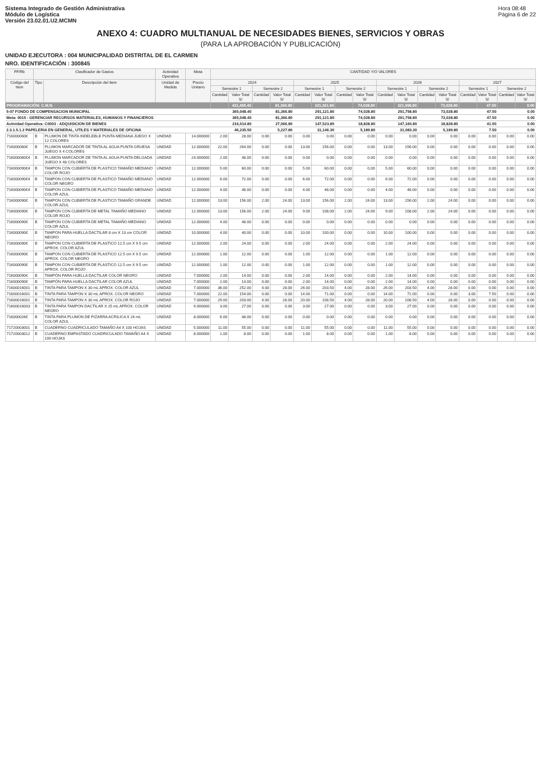Sistema Integrado de Gestión Administrativa
Módulo de Logística
Versión 23.02.01.U2.MCMN
Hora 08:48
Página 6 de 22
ANEXO 4: CUADRO MULTIANUAL DE NECESIDADES BIENES, SERVICIOS Y OBRAS
(PARA LA APROBACIÓN Y PUBLICACIÓN)
UNIDAD EJECUTORA : 004 MUNICIPALIDAD DISTRITAL DE EL CARMEN
NRO. IDENTIFICACIÓN : 300845
| FF/Rb | Clasificador de Gastos | | Actividad Operativa | Meta | CANTIDAD Y/O VALORES | | | | | | | | | | | | | | | |
| --- | --- | --- | --- | --- | --- | --- | --- | --- | --- | --- | --- | --- | --- | --- | --- | --- | --- | --- | --- | --- |
| Código del Item | Tipo | Descripción del Item | Unidad de Medida | Precio Unitario | 2024 | | | | 2025 | | | | 2026 | | | | 2027 | | | |
| | | | | | Semestre 1 | | Semestre 2 | | Semestre 1 | | Semestre 2 | | Semestre 1 | | Semestre 2 | | Semestre 1 | | Semestre 2 | |
| | | | | | Cantidad | Valor Total S/ | Cantidad | Valor Total S/ | Cantidad | Valor Total S/ | Cantidad | Valor Total S/ | Cantidad | Valor Total S/ | Cantidad | Valor Total S/ | Cantidad | Valor Total S/ | Cantidad | Valor Total S/ |
| PROGRAMACIÓN: C.M.N. | | | | | | 431,409.40 | | 81,366.80 | | 321,361.80 | | 74,028.80 | | 321,998.80 | | 73,028.80 | | 47.50 | | 0.00 |
| 5-07 FONDO DE COMPENSACION MUNICIPAL | | | | | | 365,048.40 | | 81,366.80 | | 291,121.80 | | 74,028.80 | | 291,758.80 | | 73,028.80 | | 47.50 | | 0.00 |
| Meta: 0015 - GERENCIAR RECURSOS MATERIALES, HUMANOS Y FINANCIEROS | | | | | | 365,048.40 | | 81,366.80 | | 291,121.80 | | 74,028.80 | | 291,758.80 | | 73,028.80 | | 47.50 | | 0.00 |
| Actividad Operativa: C0003 - ADQUISICION DE BIENES | | | | | | 216,014.80 | | 27,066.80 | | 147,523.80 | | 18,828.80 | | 147,160.80 | | 18,828.80 | | 41.50 | | 0.00 |
| 2.3.1.5.1.2 PAPELERIA EN GENERAL, UTILES Y MATERIALES DE OFICINA | | | | | | 46,235.50 | | 5,227.80 | | 31,146.30 | | 5,189.80 | | 31,083.30 | | 5,189.80 | | 7.50 | | 0.00 |
| 716000060€ | B | PLUMON DE TINTA INDELEBLE PUNTA MEDIANA JUEGO X 12 COLORES | UNIDAD | 14.000000 | 2.00 | 28.00 | 0.00 | 0.00 | 0.00 | 0.00 | 0.00 | 0.00 | 0.00 | 0.00 | 0.00 | 0.00 | 0.00 | 0.00 | 0.00 | 0.00 |
| 716000060€ | B | PLUMON MARCADOR DE TINTA AL AGUA PUNTA GRUESA JUEGO X 4 COLORES | UNIDAD | 12.000000 | 22.00 | 264.00 | 0.00 | 0.00 | 13.00 | 156.00 | 0.00 | 0.00 | 13.00 | 156.00 | 0.00 | 0.00 | 0.00 | 0.00 | 0.00 | 0.00 |
| 716000060€4 | B | PLUMON MARCADOR DE TINTA AL AGUA PUNTA DELGADA JUEGO X 48 COLORES | UNIDAD | 24.000000 | 2.00 | 48.00 | 0.00 | 0.00 | 0.00 | 0.00 | 0.00 | 0.00 | 0.00 | 0.00 | 0.00 | 0.00 | 0.00 | 0.00 | 0.00 | 0.00 |
| 716000090€4 | B | TAMPON CON CUBIERTA DE PLASTICO TAMAÑO MEDIANO COLOR ROJO | UNIDAD | 12.000000 | 5.00 | 60.00 | 0.00 | 0.00 | 5.00 | 60.00 | 0.00 | 0.00 | 5.00 | 60.00 | 0.00 | 0.00 | 0.00 | 0.00 | 0.00 | 0.00 |
| 716000090€4 | B | TAMPON CON CUBIERTA DE PLASTICO TAMAÑO MEDIANO COLOR NEGRO | UNIDAD | 12.000000 | 6.00 | 72.00 | 0.00 | 0.00 | 6.00 | 72.00 | 0.00 | 0.00 | 6.00 | 72.00 | 0.00 | 0.00 | 0.00 | 0.00 | 0.00 | 0.00 |
| 716000090€4 | B | TAMPON CON CUBIERTA DE PLASTICO TAMAÑO MEDIANO COLOR AZUL | UNIDAD | 12.000000 | 4.00 | 48.00 | 0.00 | 0.00 | 4.00 | 48.00 | 0.00 | 0.00 | 4.00 | 48.00 | 0.00 | 0.00 | 0.00 | 0.00 | 0.00 | 0.00 |
| 716000090€ | B | TAMPON CON CUBIERTA DE PLASTICO TAMAÑO GRANDE COLOR AZUL | UNIDAD | 12.000000 | 13.00 | 156.00 | 2.00 | 24.00 | 13.00 | 156.00 | 2.00 | 24.00 | 13.00 | 156.00 | 2.00 | 24.00 | 0.00 | 0.00 | 0.00 | 0.00 |
| 716000090€ | B | TAMPON CON CUBIERTA DE METAL TAMAÑO MEDIANO COLOR ROJO | UNIDAD | 12.000000 | 13.00 | 156.00 | 2.00 | 24.00 | 9.00 | 108.00 | 2.00 | 24.00 | 9.00 | 108.00 | 2.00 | 24.00 | 0.00 | 0.00 | 0.00 | 0.00 |
| 716000090€ | B | TAMPON CON CUBIERTA DE METAL TAMAÑO MEDIANO COLOR AZUL | UNIDAD | 12.000000 | 4.00 | 48.00 | 0.00 | 0.00 | 0.00 | 0.00 | 0.00 | 0.00 | 0.00 | 0.00 | 0.00 | 0.00 | 0.00 | 0.00 | 0.00 | 0.00 |
| 716000090€ | B | TAMPON PARA HUELLA DACTILAR 8 cm X 13 cm COLOR NEGRO | UNIDAD | 10.000000 | 4.00 | 40.00 | 0.00 | 0.00 | 10.00 | 100.00 | 0.00 | 0.00 | 10.00 | 100.00 | 0.00 | 0.00 | 0.00 | 0.00 | 0.00 | 0.00 |
| 716000090€ | B | TAMPON CON CUBIERTA DE PLASTICO 12.5 cm X 9.5 cm APROX. COLOR AZUL | UNIDAD | 12.000000 | 2.00 | 24.00 | 0.00 | 0.00 | 2.00 | 24.00 | 0.00 | 0.00 | 2.00 | 24.00 | 0.00 | 0.00 | 0.00 | 0.00 | 0.00 | 0.00 |
| 716000090€ | B | TAMPON CON CUBIERTA DE PLASTICO 12.5 cm X 9.5 cm APROX. COLOR NEGRO | UNIDAD | 12.000000 | 1.00 | 12.00 | 0.00 | 0.00 | 1.00 | 12.00 | 0.00 | 0.00 | 1.00 | 12.00 | 0.00 | 0.00 | 0.00 | 0.00 | 0.00 | 0.00 |
| 716000090€ | B | TAMPON CON CUBIERTA DE PLASTICO 12.5 cm X 9.5 cm APROX. COLOR ROJO | UNIDAD | 12.000000 | 1.00 | 12.00 | 0.00 | 0.00 | 1.00 | 12.00 | 0.00 | 0.00 | 1.00 | 12.00 | 0.00 | 0.00 | 0.00 | 0.00 | 0.00 | 0.00 |
| 716000090€ | B | TAMPÓN PARA HUELLA DACTILAR COLOR NEGRO | UNIDAD | 7.000000 | 2.00 | 14.00 | 0.00 | 0.00 | 2.00 | 14.00 | 0.00 | 0.00 | 2.00 | 14.00 | 0.00 | 0.00 | 0.00 | 0.00 | 0.00 | 0.00 |
| 716000090€ | B | TAMPÓN PARA HUELLA DACTILAR COLOR AZUL | UNIDAD | 7.000000 | 2.00 | 14.00 | 0.00 | 0.00 | 2.00 | 14.00 | 0.00 | 0.00 | 2.00 | 14.00 | 0.00 | 0.00 | 0.00 | 0.00 | 0.00 | 0.00 |
| 71600016001 | B | TINTA PARA TAMPON X 30 mL APROX. COLOR AZUL | UNIDAD | 7.000000 | 36.00 | 252.00 | 4.00 | 28.00 | 26.00 | 203.50 | 4.00 | 28.00 | 26.00 | 203.50 | 4.00 | 28.00 | 0.00 | 0.00 | 0.00 | 0.00 |
| 71600016001 | B | TINTA PARA TAMPON X 30 mL APROX. COLOR NEGRO | UNIDAD | 7.000000 | 22.00 | 154.00 | 0.00 | 0.00 | 14.00 | 71.00 | 0.00 | 0.00 | 14.00 | 71.00 | 0.00 | 0.00 | 3.00 | 7.50 | 0.00 | 0.00 |
| 71600016001 | B | TINTA PARA TAMPON X 30 mL APROX. COLOR ROJO | UNIDAD | 7.000000 | 29.00 | 203.00 | 4.00 | 28.00 | 20.00 | 108.50 | 4.00 | 28.00 | 20.00 | 108.50 | 4.00 | 28.00 | 0.00 | 0.00 | 0.00 | 0.00 |
| 71600016003 | B | TINTA PARA TAMPON DACTILAR X 25 mL APROX. COLOR NEGRO | UNIDAD | 9.000000 | 3.00 | 27.00 | 0.00 | 0.00 | 3.00 | 27.00 | 0.00 | 0.00 | 3.00 | 27.00 | 0.00 | 0.00 | 0.00 | 0.00 | 0.00 | 0.00 |
| 716000026€ | B | TINTA PARA PLUMON DE PIZARRA ACRILICA X 24 mL COLOR AZUL | UNIDAD | 8.000000 | 6.00 | 48.00 | 0.00 | 0.00 | 0.00 | 0.00 | 0.00 | 0.00 | 0.00 | 0.00 | 0.00 | 0.00 | 0.00 | 0.00 | 0.00 | 0.00 |
| 71720003001 | B | CUADERNO CUADRICULADO TAMAÑO A4 X 100 HOJAS | UNIDAD | 5.000000 | 11.00 | 55.00 | 0.00 | 0.00 | 11.00 | 55.00 | 0.00 | 0.00 | 11.00 | 55.00 | 0.00 | 0.00 | 0.00 | 0.00 | 0.00 | 0.00 |
| 71720003012 | B | CUADERNO EMPASTADO CUADRICULADO TAMAÑO A4 X 100 HOJAS | UNIDAD | 8.000000 | 1.00 | 8.00 | 0.00 | 0.00 | 1.00 | 8.00 | 0.00 | 0.00 | 1.00 | 8.00 | 0.00 | 0.00 | 0.00 | 0.00 | 0.00 | 0.00 |